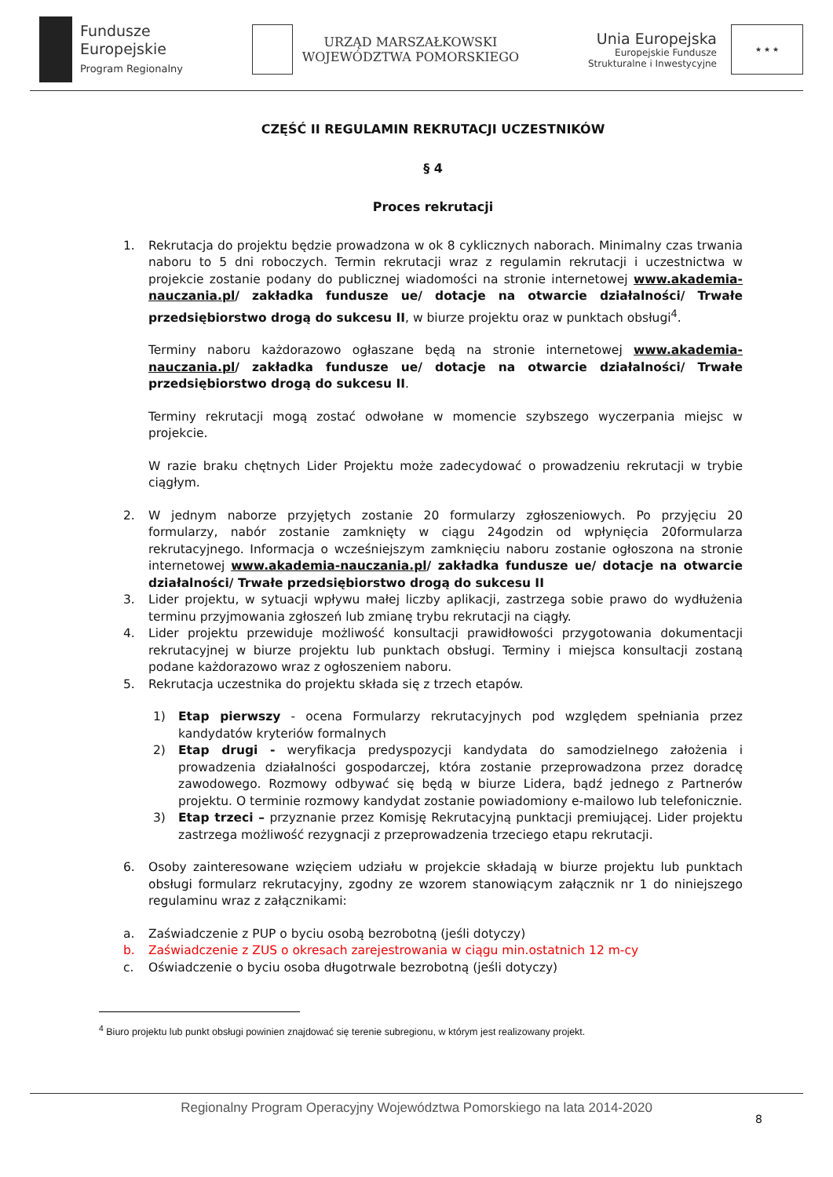Fundusze
Europejskie
Program Regionalny
URZĄD MARSZAŁKOWSKI
WOJEWÓDZTWA POMORSKIEGO
Unia Europejska
Europejskie Fundusze
Strukturalne i Inwestycyjne
★ ★ ★
CZĘŚĆ II REGULAMIN REKRUTACJI UCZESTNIKÓW
§ 4
Proces rekrutacji
1. Rekrutacja do projektu będzie prowadzona w ok 8 cyklicznych naborach. Minimalny czas trwania naboru to 5 dni roboczych. Termin rekrutacji wraz z regulamin rekrutacji i uczestnictwa w projekcie zostanie podany do publicznej wiadomości na stronie internetowej www.akademia-nauczania.pl/ zakładka fundusze ue/ dotacje na otwarcie działalności/ Trwałe przedsiębiorstwo drogą do sukcesu II, w biurze projektu oraz w punktach obsługi<sup>4</sup>.
Terminy naboru każdorazowo ogłaszane będą na stronie internetowej www.akademia-nauczania.pl/ zakładka fundusze ue/ dotacje na otwarcie działalności/ Trwałe przedsiębiorstwo drogą do sukcesu II.
Terminy rekrutacji mogą zostać odwołane w momencie szybszego wyczerpania miejsc w projekcie.
W razie braku chętnych Lider Projektu może zadecydować o prowadzeniu rekrutacji w trybie ciągłym.
2. W jednym naborze przyjętych zostanie 20 formularzy zgłoszeniowych. Po przyjęciu 20 formularzy, nabór zostanie zamknięty w ciągu 24godzin od wpłynięcia 20formularza rekrutacyjnego. Informacja o wcześniejszym zamknięciu naboru zostanie ogłoszona na stronie internetowej www.akademia-nauczania.pl/ zakładka fundusze ue/ dotacje na otwarcie działalności/ Trwałe przedsiębiorstwo drogą do sukcesu II
3. Lider projektu, w sytuacji wpływu małej liczby aplikacji, zastrzega sobie prawo do wydłużenia terminu przyjmowania zgłoszeń lub zmianę trybu rekrutacji na ciągły.
4. Lider projektu przewiduje możliwość konsultacji prawidłowości przygotowania dokumentacji rekrutacyjnej w biurze projektu lub punktach obsługi. Terminy i miejsca konsultacji zostaną podane każdorazowo wraz z ogłoszeniem naboru.
5. Rekrutacja uczestnika do projektu składa się z trzech etapów.
1) Etap pierwszy - ocena Formularzy rekrutacyjnych pod względem spełniania przez kandydatów kryteriów formalnych
2) Etap drugi - weryfikacja predyspozycji kandydata do samodzielnego założenia i prowadzenia działalności gospodarczej, która zostanie przeprowadzona przez doradcę zawodowego. Rozmowy odbywać się będą w biurze Lidera, bądź jednego z Partnerów projektu. O terminie rozmowy kandydat zostanie powiadomiony e-mailowo lub telefonicznie.
3) Etap trzeci – przyznanie przez Komisję Rekrutacyjną punktacji premiującej. Lider projektu zastrzega możliwość rezygnacji z przeprowadzenia trzeciego etapu rekrutacji.
6. Osoby zainteresowane wzięciem udziału w projekcie składają w biurze projektu lub punktach obsługi formularz rekrutacyjny, zgodny ze wzorem stanowiącym załącznik nr 1 do niniejszego regulaminu wraz z załącznikami:
a. Zaświadczenie z PUP o byciu osobą bezrobotną (jeśli dotyczy)
b. Zaświadczenie z ZUS o okresach zarejestrowania w ciągu min.ostatnich 12 m-cy
c. Oświadczenie o byciu osoba długotrwale bezrobotną (jeśli dotyczy)
<sup>4</sup> Biuro projektu lub punkt obsługi powinien znajdować się terenie subregionu, w którym jest realizowany projekt.
Regionalny Program Operacyjny Województwa Pomorskiego na lata 2014-2020
8